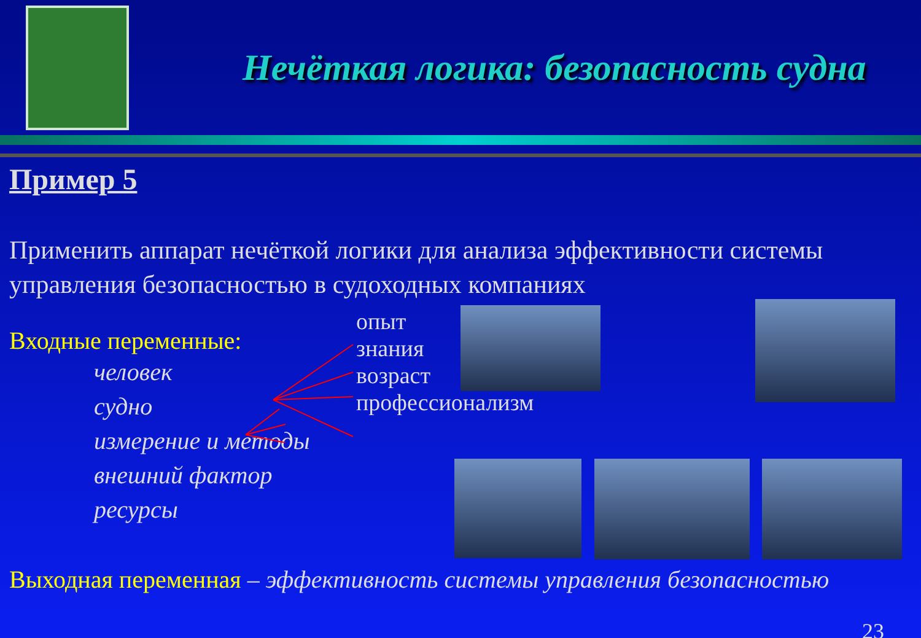Нечёткая логика: безопасность судна
Пример 5
Применить аппарат нечёткой логики для анализа эффективности системы управления безопасностью в судоходных компаниях
Входные переменные:
человек
судно
измерение и методы
внешний фактор
ресурсы
опыт
знания
возраст
профессионализм
Выходная переменная – эффективность системы управления безопасностью
23